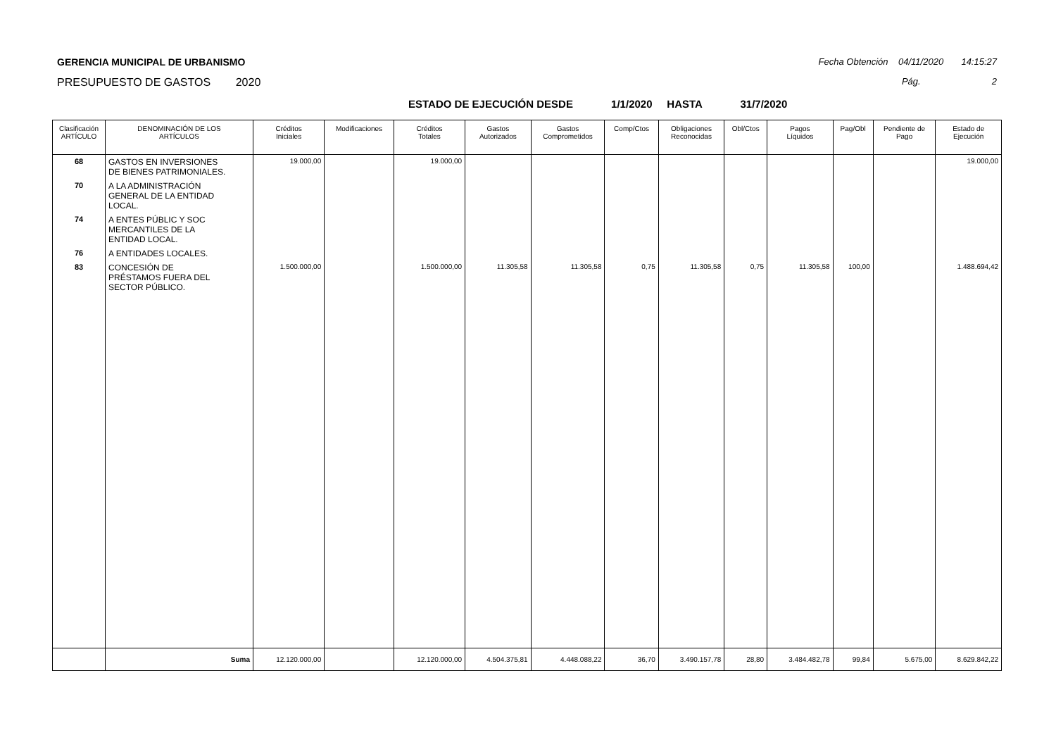GERENCIA MUNICIPAL DE URBANISMO
PRESUPUESTO DE GASTOS 2020
Fecha Obtención 04/11/2020 14:15:27
Pág. 2
ESTADO DE EJECUCIÓN DESDE 1/1/2020 HASTA 31/7/2020
| Clasificación ARTÍCULO | DENOMINACIÓN DE LOS ARTÍCULOS | Créditos Iniciales | Modificaciones | Créditos Totales | Gastos Autorizados | Gastos Comprometidos | Comp/Ctos | Obligaciones Reconocidas | Obl/Ctos | Pagos Líquidos | Pag/Obl | Pendiente de Pago | Estado de Ejecución |
| --- | --- | --- | --- | --- | --- | --- | --- | --- | --- | --- | --- | --- | --- |
| 68 | GASTOS EN INVERSIONES DE BIENES PATRIMONIALES. | 19.000,00 | | 19.000,00 | | | | | | | | | 19.000,00 |
| 70 | A LA ADMINISTRACIÓN GENERAL DE LA ENTIDAD LOCAL. | | | | | | | | | | | | |
| 74 | A ENTES PÚBLIC Y SOC MERCANTILES DE LA ENTIDAD LOCAL. | | | | | | | | | | | | |
| 76 | A ENTIDADES LOCALES. | | | | | | | | | | | | |
| 83 | CONCESIÓN DE PRÉSTAMOS FUERA DEL SECTOR PÚBLICO. | 1.500.000,00 | | 1.500.000,00 | 11.305,58 | 11.305,58 | 0,75 | 11.305,58 | 0,75 | 11.305,58 | 100,00 | | 1.488.694,42 |
| | Suma | 12.120.000,00 | | 12.120.000,00 | 4.504.375,81 | 4.448.088,22 | 36,70 | 3.490.157,78 | 28,80 | 3.484.482,78 | 99,84 | 5.675,00 | 8.629.842,22 |